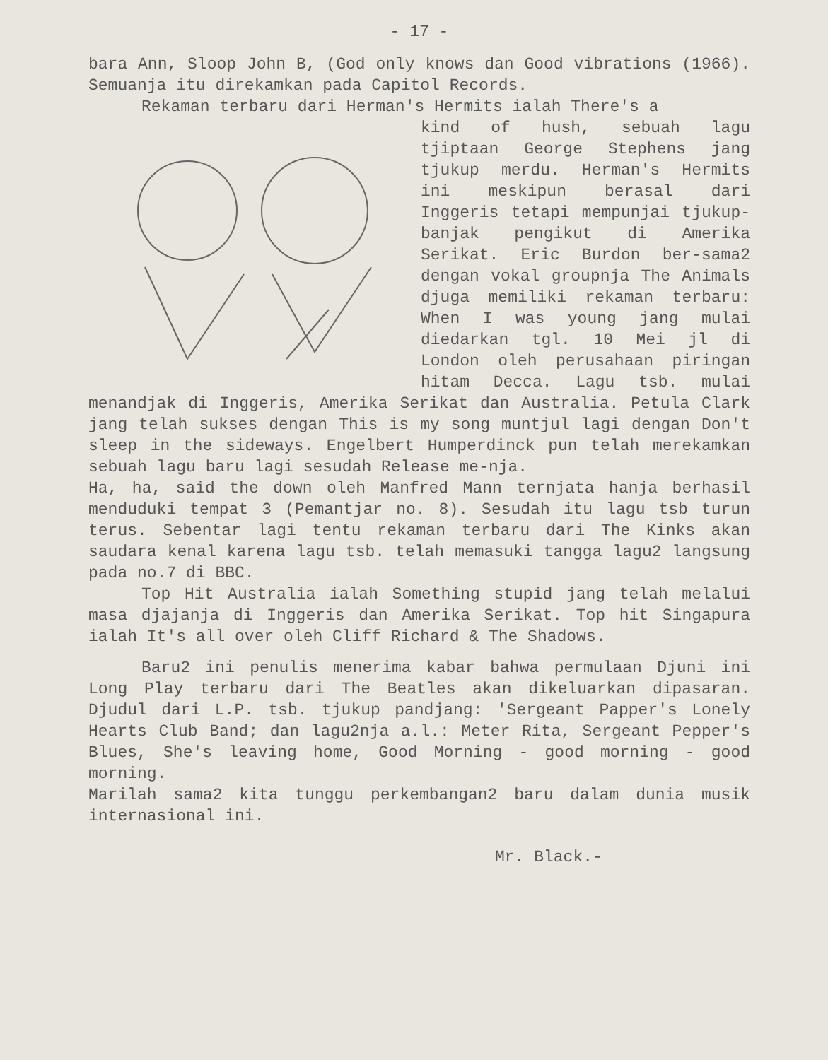- 17 -
bara Ann, Sloop John B, (God only knows dan Good vibrations (1966). Semuanja itu direkamkan pada Capitol Records.
Rekaman terbaru dari Herman's Hermits ialah There's a
kind of hush, sebuah lagu tjiptaan George Stephens jang tjukup merdu. Herman's Hermits ini meskipun berasal dari Inggeris tetapi mempunjai tjukup-banjak pengikut di Amerika Serikat. Eric Burdon ber-sama2 dengan vokal groupnja The Animals djuga memiliki rekaman terbaru: When I was young jang mulai diedarkan tgl. 10 Mei jl di London oleh perusahaan piringan hitam Decca. Lagu tsb. mulai menandjak di Inggeris, Amerika Serikat dan Australia. Petula Clark jang telah sukses dengan This is my song muntjul lagi dengan Don't sleep in the sideways. Engelbert Humperdinck pun telah merekamkan sebuah lagu baru lagi sesudah Release me-nja.
Ha, ha, said the down oleh Manfred Mann ternjata hanja berhasil menduduki tempat 3 (Pemantjar no. 8). Sesudah itu lagu tsb turun terus. Sebentar lagi tentu rekaman terbaru dari The Kinks akan saudara kenal karena lagu tsb. telah memasuki tangga lagu2 langsung pada no.7 di BBC.
Top Hit Australia ialah Something stupid jang telah melalui masa djajanja di Inggeris dan Amerika Serikat. Top hit Singapura ialah It's all over oleh Cliff Richard & The Shadows.
Baru2 ini penulis menerima kabar bahwa permulaan Djuni ini Long Play terbaru dari The Beatles akan dikeluarkan dipasaran. Djudul dari L.P. tsb. tjukup pandjang: 'Sergeant Papper's Lonely Hearts Club Band; dan lagu2nja a.l.: Meter Rita, Sergeant Pepper's Blues, She's leaving home, Good Morning - good morning - good morning.
Marilah sama2 kita tunggu perkembangan2 baru dalam dunia musik internasional ini.
Mr. Black.-